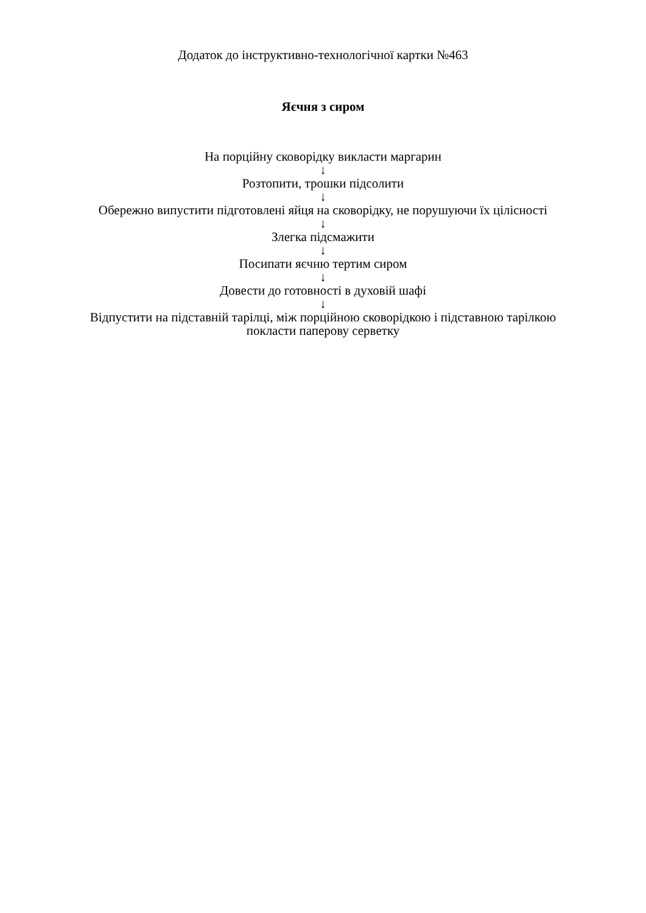Додаток до інструктивно-технологічної картки №463
Яєчня з сиром
На порційну сковорідку викласти маргарин
↓
Розтопити, трошки підсолити
↓
Обережно випустити підготовлені яйця на сковорідку, не порушуючи їх цілісності
↓
Злегка підсмажити
↓
Посипати яєчню тертим сиром
↓
Довести до готовності в духовій шафі
↓
Відпустити на підставній тарілці, між порційною сковорідкою і підставною тарілкою покласти паперову серветку